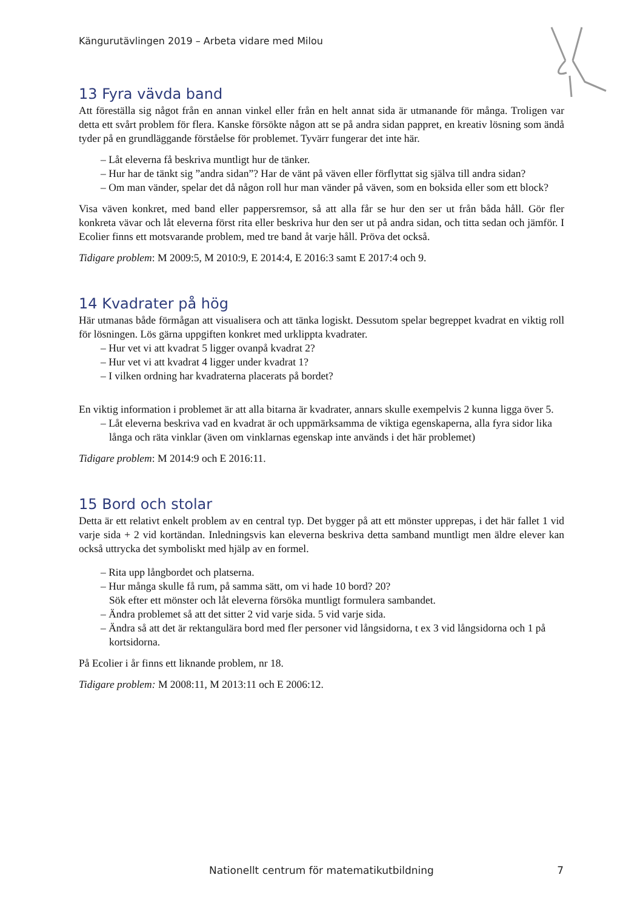Kängurutävlingen 2019 – Arbeta vidare med Milou
13 Fyra vävda band
Att föreställa sig något från en annan vinkel eller från en helt annat sida är utmanande för många. Troligen var detta ett svårt problem för flera. Kanske försökte någon att se på andra sidan pappret, en kreativ lösning som ändå tyder på en grundläggande förståelse för problemet. Tyvärr fungerar det inte här.
– Låt eleverna få beskriva muntligt hur de tänker.
– Hur har de tänkt sig ”andra sidan”? Har de vänt på väven eller förflyttat sig själva till andra sidan?
– Om man vänder, spelar det då någon roll hur man vänder på väven, som en boksida eller som ett block?
Visa väven konkret, med band eller pappersremsor, så att alla får se hur den ser ut från båda håll. Gör fler konkreta vävar och låt eleverna först rita eller beskriva hur den ser ut på andra sidan, och titta sedan och jämför. I Ecolier finns ett motsvarande problem, med tre band åt varje håll. Pröva det också.
Tidigare problem: M 2009:5, M 2010:9, E 2014:4, E 2016:3 samt E 2017:4 och 9.
14 Kvadrater på hög
Här utmanas både förmågan att visualisera och att tänka logiskt. Dessutom spelar begreppet kvadrat en viktig roll för lösningen. Lös gärna uppgiften konkret med urklippta kvadrater.
– Hur vet vi att kvadrat 5 ligger ovanpå kvadrat 2?
– Hur vet vi att kvadrat 4 ligger under kvadrat 1?
– I vilken ordning har kvadraterna placerats på bordet?
En viktig information i problemet är att alla bitarna är kvadrater, annars skulle exempelvis 2 kunna ligga över 5.
– Låt eleverna beskriva vad en kvadrat är och uppmärksamma de viktiga egenskaperna, alla fyra sidor lika långa och räta vinklar (även om vinklarnas egenskap inte används i det här problemet)
Tidigare problem: M 2014:9 och E 2016:11.
15 Bord och stolar
Detta är ett relativt enkelt problem av en central typ. Det bygger på att ett mönster upprepas, i det här fallet 1 vid varje sida + 2 vid kortändan. Inledningsvis kan eleverna beskriva detta samband muntligt men äldre elever kan också uttrycka det symboliskt med hjälp av en formel.
– Rita upp långbordet och platserna.
– Hur många skulle få rum, på samma sätt, om vi hade 10 bord? 20?
Sök efter ett mönster och låt eleverna försöka muntligt formulera sambandet.
– Ändra problemet så att det sitter 2 vid varje sida. 5 vid varje sida.
– Ändra så att det är rektangulära bord med fler personer vid långsidorna, t ex 3 vid långsidorna och 1 på kortsidorna.
På Ecolier i år finns ett liknande problem, nr 18.
Tidigare problem: M 2008:11, M 2013:11 och E 2006:12.
Nationellt centrum för matematikutbildning 7